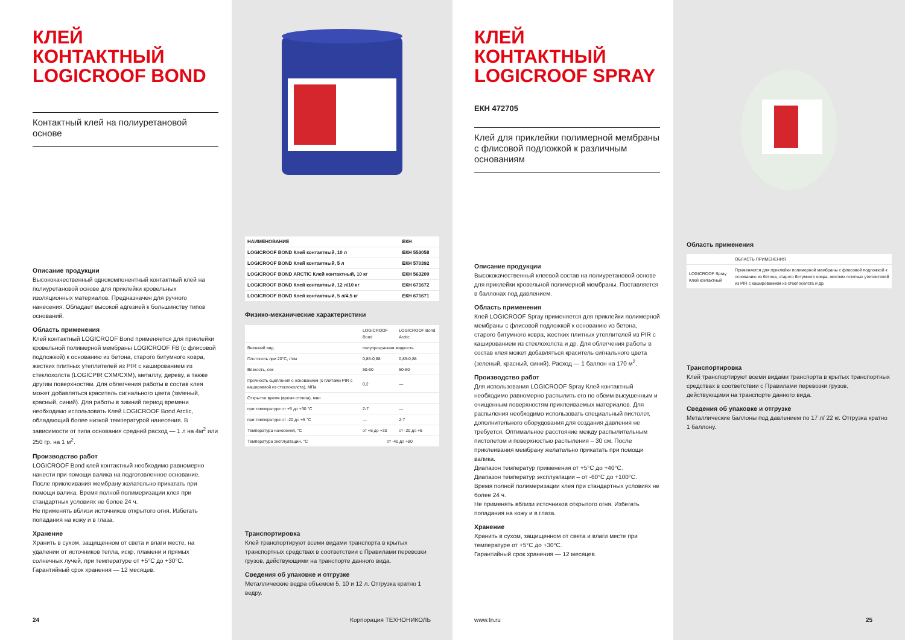КЛЕЙ КОНТАКТНЫЙ LOGICROOF BOND
Контактный клей на полиуретановой основе
Описание продукции
Высококачественный однокомпонентный контактный клей на полиуретановой основе для приклейки кровельных изоляционных материалов. Предназначен для ручного нанесения. Обладает высокой адгезией к большинству типов оснований.
Область применения
Клей контактный LOGICROOF Bond применяется для приклейки кровельной полимерной мембраны LOGICROOF FB (с флисовой подложкой) к основанию из бетона, старого битумного ковра, жестких плитных утеплителей из PIR с кашированием из стеклохолста (LOGICPIR CXM/CXM), металлу, дереву, а также другим поверхностям. Для облегчения работы в состав клея может добавляться краситель сигнального цвета (зеленый, красный, синий). Для работы в зимний период времени необходимо использовать Клей LOGICROOF Bond Arctic, обладающий более низкой температурой нанесения. В зависимости от типа основания средний расход — 1 л на 4м<sup>2</sup> или 250 гр. на 1 м<sup>2</sup>.
Производство работ
LOGICROOF Bond клей контактный необходимо равномерно нанести при помощи валика на подготовленное основание. После приклеивания мембрану желательно прикатать при помощи валика. Время полной полимеризации клея при стандартных условиях не более 24 ч.
Не применять вблизи источников открытого огня. Избегать попадания на кожу и в глаза.
Хранение
Хранить в сухом, защищенном от света и влаги месте, на удалении от источников тепла, искр, пламени и прямых солнечных лучей, при температуре от +5°С до +30°С.
Гарантийный срок хранения — 12 месяцев.
24
| НАИМЕНОВАНИЕ | ЕКН |
| --- | --- |
| LOGICROOF BOND Клей контактный, 10 л | ЕКН 553058 |
| LOGICROOF BOND Клей контактный, 5 л | ЕКН 570392 |
| LOGICROOF BOND ARCTIC Клей контактный, 10 кг | ЕКН 563209 |
| LOGICROOF BOND Клей контактный, 12 л/10 кг | ЕКН 671672 |
| LOGICROOF BOND Клей контактный, 5 л/4,5 кг | ЕКН 671671 |
Физико-механические характеристики
| | LOGICROOF Bond | LOGICROOF Bond Arctic |
| Внешний вид | полупрозрачная жидкость | |
| Плотность при 20°С, г/см | 0,85-0,88 | 0,85-0,88 |
| Вязкость, сек | 50-60 | 50-60 |
| Прочность сцепления с основанием (с плитами PIR с кашировкой из стеклохолста), МПа | 0,2 | — |
| Открытое время (время отлипа), мин | | |
| при температуре от +5 до +30 °С | 2-7 | — |
| при температуре от -20 до +5 °С | — | 2-7 |
| Температура нанесения, °С | от +5 до +30 | от -20 до +5 |
| Температура эксплуатации, °С | от -40 до +80 | |
Транспортировка
Клей транспортируют всеми видами транспорта в крытых транспортных средствах в соответствии с Правилами перевозки грузов, действующими на транспорте данного вида.
Сведения об упаковке и отгрузке
Металлические ведра объемом 5, 10 и 12 л. Отгрузка кратно 1 ведру.
Корпорация ТЕХНОНИКОЛЬ
КЛЕЙ КОНТАКТНЫЙ LOGICROOF SPRAY
ЕКН 472705
Клей для приклейки полимерной мембраны с флисовой подложкой к различным основаниям
Описание продукции
Высококачественный клеевой состав на полиуретановой основе для приклейки кровельной полимерной мембраны. Поставляется в баллонах под давлением.
Область применения
Клей LOGICROOF Spray применяется для приклейки полимерной мембраны с флисовой подложкой к основанию из бетона, старого битумного ковра, жестких плитных утеплителей из PIR с кашированием из стеклохолста и др. Для облегчения работы в состав клея может добавляться краситель сигнального цвета (зеленый, красный, синий). Расход — 1 баллон на 170 м<sup>2</sup>.
Производство работ
Для использования LOGICROOF Spray Клей контактный необходимо равномерно распылить его по обеим высушенным и очищенным поверхностям приклеиваемых материалов. Для распыления необходимо использовать специальный пистолет, дополнительного оборудования для создания давления не требуется. Оптимальное расстояние между распылительным пистолетом и поверхностью распыления – 30 см. После приклеивания мембрану желательно прикатать при помощи валика.
Диапазон температур применения от +5°С до +40°С.
Диапазон температур эксплуатации – от -60°С до +100°С.
Время полной полимеризации клея при стандартных условиях не более 24 ч.
Не применять вблизи источников открытого огня. Избегать попадания на кожу и в глаза.
Хранение
Хранить в сухом, защищенном от света и влаги месте при температуре от +5°С до +30°С.
Гарантийный срок хранения — 12 месяцев.
www.tn.ru
Область применения
| | ОБЛАСТЬ ПРИМЕНЕНИЯ |
| LOGICROOF Spray Клей контактный | Применяется для приклейки полимерной мембраны с флисовой подложкой к основанию из бетона, старого битумного ковра, жестких плитных утеплителей из PIR с кашированием из стеклохолста и др. |
Транспортировка
Клей транспортируют всеми видами транспорта в крытых транспортных средствах в соответствии с Правилами перевозки грузов, действующими на транспорте данного вида.
Сведения об упаковке и отгрузке
Металлические баллоны под давлением по 17 л/ 22 кг. Отгрузка кратно 1 баллону.
25